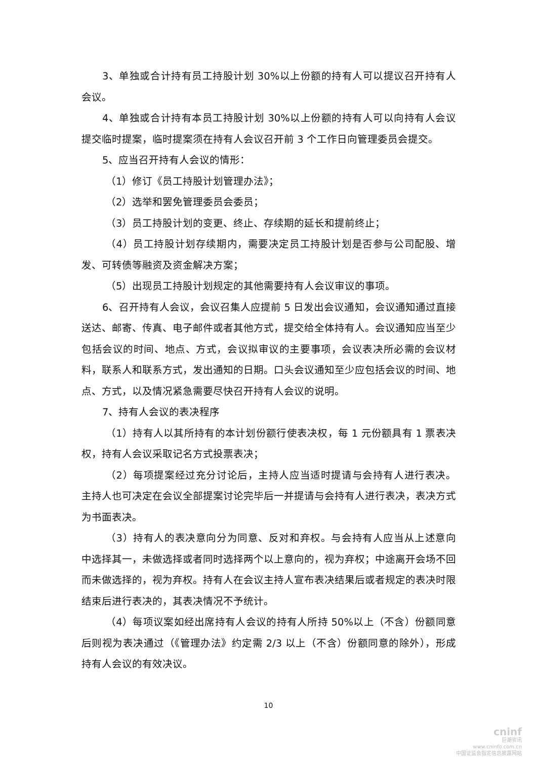3、单独或合计持有员工持股计划 30%以上份额的持有人可以提议召开持有人会议。
4、单独或合计持有本员工持股计划 30%以上份额的持有人可以向持有人会议提交临时提案，临时提案须在持有人会议召开前 3 个工作日向管理委员会提交。
5、应当召开持有人会议的情形：
（1）修订《员工持股计划管理办法》；
（2）选举和罢免管理委员会委员；
（3）员工持股计划的变更、终止、存续期的延长和提前终止；
（4）员工持股计划存续期内，需要决定员工持股计划是否参与公司配股、增发、可转债等融资及资金解决方案；
（5）出现员工持股计划规定的其他需要持有人会议审议的事项。
6、召开持有人会议，会议召集人应提前 5 日发出会议通知，会议通知通过直接送达、邮寄、传真、电子邮件或者其他方式，提交给全体持有人。会议通知应当至少包括会议的时间、地点、方式，会议拟审议的主要事项，会议表决所必需的会议材料，联系人和联系方式，发出通知的日期。口头会议通知至少应包括会议的时间、地点、方式，以及情况紧急需要尽快召开持有人会议的说明。
7、持有人会议的表决程序
（1）持有人以其所持有的本计划份额行使表决权，每 1 元份额具有 1 票表决权，持有人会议采取记名方式投票表决；
（2）每项提案经过充分讨论后，主持人应当适时提请与会持有人进行表决。主持人也可决定在会议全部提案讨论完毕后一并提请与会持有人进行表决，表决方式为书面表决。
（3）持有人的表决意向分为同意、反对和弃权。与会持有人应当从上述意向中选择其一，未做选择或者同时选择两个以上意向的，视为弃权；中途离开会场不回而未做选择的，视为弃权。持有人在会议主持人宣布表决结果后或者规定的表决时限结束后进行表决的，其表决情况不予统计。
（4）每项议案如经出席持有人会议的持有人所持 50%以上（不含）份额同意后则视为表决通过（《管理办法》约定需 2/3 以上（不含）份额同意的除外），形成持有人会议的有效决议。
10
cninf
巨潮资讯
www.cninfo.com.cn
中国证监会指定信息披露网站